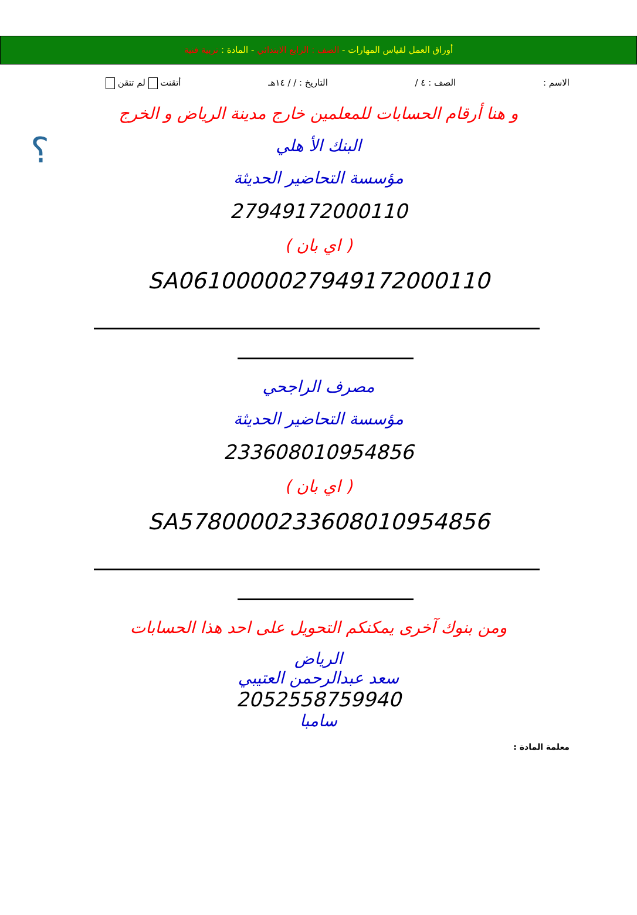أوراق العمل لقياس المهارات - الصف : الرابع الابتدائي - المادة : تربية فنية
الاسم : الصف : ٤ / التاريخ : / / ١٤هـ أتقنت لم تتقن
؟
و هنا أرقام الحسابات للمعلمين خارج مدينة الرياض و الخرج
البنك الأ هلي
مؤسسة التحاضير الحديثة
27949172000110
( اي بان )
SA0610000027949172000110
مصرف الراجحي
مؤسسة التحاضير الحديثة
233608010954856
( اي بان )
SA5780000233608010954856
ومن بنوك آخرى يمكنكم التحويل على احد هذا الحسابات
الرياض
سعد عبدالرحمن العتيبي
2052558759940
سامبا
معلمة المادة :